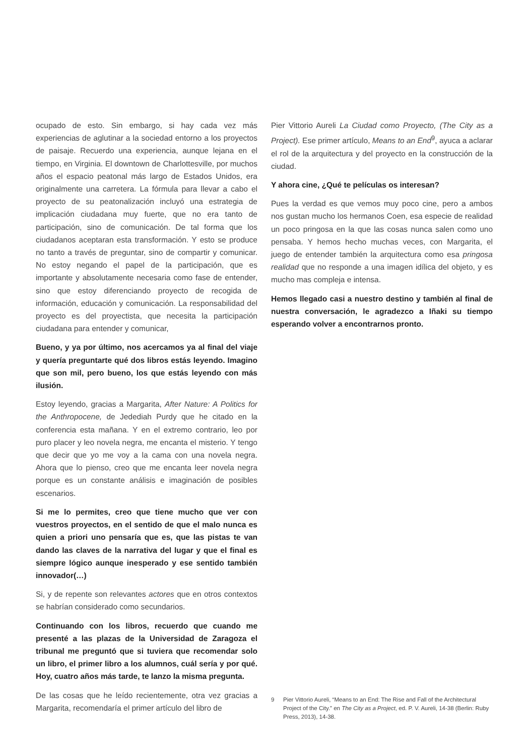ocupado de esto. Sin embargo, si hay cada vez más experiencias de aglutinar a la sociedad entorno a los proyectos de paisaje. Recuerdo una experiencia, aunque lejana en el tiempo, en Virginia. El downtown de Charlottesville, por muchos años el espacio peatonal más largo de Estados Unidos, era originalmente una carretera. La fórmula para llevar a cabo el proyecto de su peatonalización incluyó una estrategia de implicación ciudadana muy fuerte, que no era tanto de participación, sino de comunicación. De tal forma que los ciudadanos aceptaran esta transformación. Y esto se produce no tanto a través de preguntar, sino de compartir y comunicar. No estoy negando el papel de la participación, que es importante y absolutamente necesaria como fase de entender, sino que estoy diferenciando proyecto de recogida de información, educación y comunicación. La responsabilidad del proyecto es del proyectista, que necesita la participación ciudadana para entender y comunicar,
Bueno, y ya por último, nos acercamos ya al final del viaje y quería preguntarte qué dos libros estás leyendo. Imagino que son mil, pero bueno, los que estás leyendo con más ilusión.
Estoy leyendo, gracias a Margarita, After Nature: A Politics for the Anthropocene, de Jedediah Purdy que he citado en la conferencia esta mañana. Y en el extremo contrario, leo por puro placer y leo novela negra, me encanta el misterio. Y tengo que decir que yo me voy a la cama con una novela negra. Ahora que lo pienso, creo que me encanta leer novela negra porque es un constante análisis e imaginación de posibles escenarios.
Si me lo permites, creo que tiene mucho que ver con vuestros proyectos, en el sentido de que el malo nunca es quien a priori uno pensaría que es, que las pistas te van dando las claves de la narrativa del lugar y que el final es siempre lógico aunque inesperado y ese sentido también innovador(…)
Si, y de repente son relevantes actores que en otros contextos se habrían considerado como secundarios.
Continuando con los libros, recuerdo que cuando me presenté a las plazas de la Universidad de Zaragoza el tribunal me preguntó que si tuviera que recomendar solo un libro, el primer libro a los alumnos, cuál sería y por qué. Hoy, cuatro años más tarde, te lanzo la misma pregunta.
De las cosas que he leído recientemente, otra vez gracias a Margarita, recomendaría el primer artículo del libro de
Pier Vittorio Aureli La Ciudad como Proyecto, (The City as a Project). Ese primer artículo, Means to an End<sup>9</sup>, ayuca a aclarar el rol de la arquitectura y del proyecto en la construcción de la ciudad.
Y ahora cine, ¿Qué te películas os interesan?
Pues la verdad es que vemos muy poco cine, pero a ambos nos gustan mucho los hermanos Coen, esa especie de realidad un poco pringosa en la que las cosas nunca salen como uno pensaba. Y hemos hecho muchas veces, con Margarita, el juego de entender también la arquitectura como esa pringosa realidad que no responde a una imagen idílica del objeto, y es mucho mas compleja e intensa.
Hemos llegado casi a nuestro destino y también al final de nuestra conversación, le agradezco a Iñaki su tiempo esperando volver a encontrarnos pronto.
9 Pier Vittorio Aureli, “Means to an End: The Rise and Fall of the Architectural Project of the City.” en The City as a Project, ed. P. V. Aureli, 14-38 (Berlin: Ruby Press, 2013), 14-38.